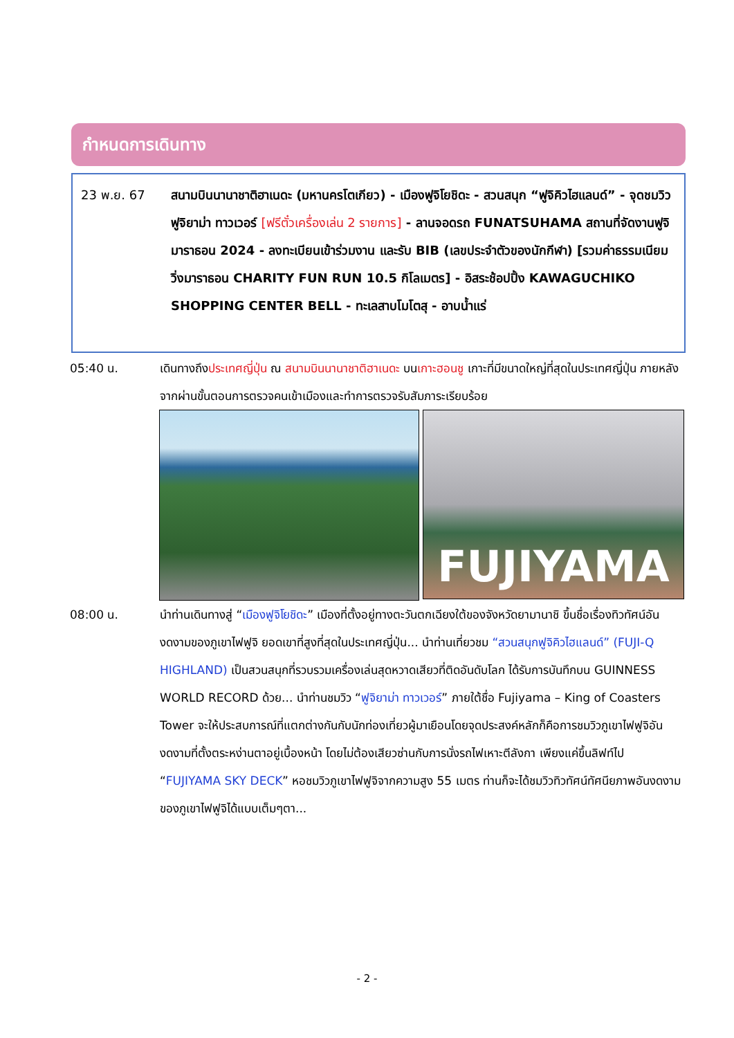กำหนดการเดินทาง
23 พ.ย. 67 สนามบินนานาชาติฮาเนดะ (มหานครโตเกียว) - เมืองฟูจิโยชิดะ - สวนสนุก “ฟูจิคิวไฮแลนด์” - จุดชมวิวฟูจิยาม่า ทาวเวอร์ [ฟรีตั๋วเครื่องเล่น 2 รายการ] - ลานจอดรถ FUNATSUHAMA สถานที่จัดงานฟูจิมาราธอน 2024 - ลงทะเบียนเข้าร่วมงาน และรับ BIB (เลขประจำตัวของนักกีฬา) [รวมค่าธรรมเนียมวิ่งมาราธอน CHARITY FUN RUN 10.5 กิโลเมตร] - อิสระช้อปปิ้ง KAWAGUCHIKO SHOPPING CENTER BELL - ทะเลสาบโมโตสุ - อาบน้ำแร่
05:40 น. เดินทางถึงประเทศญี่ปุ่น ณ สนามบินนานาชาติฮาเนดะ บนเกาะฮอนชู เกาะที่มีขนาดใหญ่ที่สุดในประเทศญี่ปุ่น ภายหลังจากผ่านขั้นตอนการตรวจคนเข้าเมืองและทำการตรวจรับสัมภาระเรียบร้อย
FUJIYAMA
08:00 น. นำท่านเดินทางสู่ “เมืองฟูจิโยชิดะ” เมืองที่ตั้งอยู่ทางตะวันตกเฉียงใต้ของจังหวัดยามานาชิ ขึ้นชื่อเรื่องทิวทัศน์อันงดงามของภูเขาไฟฟูจิ ยอดเขาที่สูงที่สุดในประเทศญี่ปุ่น... นำท่านเที่ยวชม “สวนสนุกฟูจิคิวไฮแลนด์” (FUJI-Q HIGHLAND) เป็นสวนสนุกที่รวบรวมเครื่องเล่นสุดหวาดเสียวที่ติดอันดับโลก ได้รับการบันทึกบน GUINNESS WORLD RECORD ด้วย... นำท่านชมวิว “ฟูจิยาม่า ทาวเวอร์” ภายใต้ชื่อ Fujiyama – King of Coasters Tower จะให้ประสบการณ์ที่แตกต่างกันกับนักท่องเที่ยวผู้มาเยือนโดยจุดประสงค์หลักก็คือการชมวิวภูเขาไฟฟูจิอันงดงามที่ตั้งตระหง่านตาอยู่เบื้องหน้า โดยไม่ต้องเสียวซ่านกับการนั่งรถไฟเหาะตีลังกา เพียงแค่ขึ้นลิฟท์ไป “FUJIYAMA SKY DECK” หอชมวิวภูเขาไฟฟูจิจากความสูง 55 เมตร ท่านก็จะได้ชมวิวทิวทัศน์ทัศนียภาพอันงดงามของภูเขาไฟฟูจิได้แบบเต็มๆตา...
- 2 -